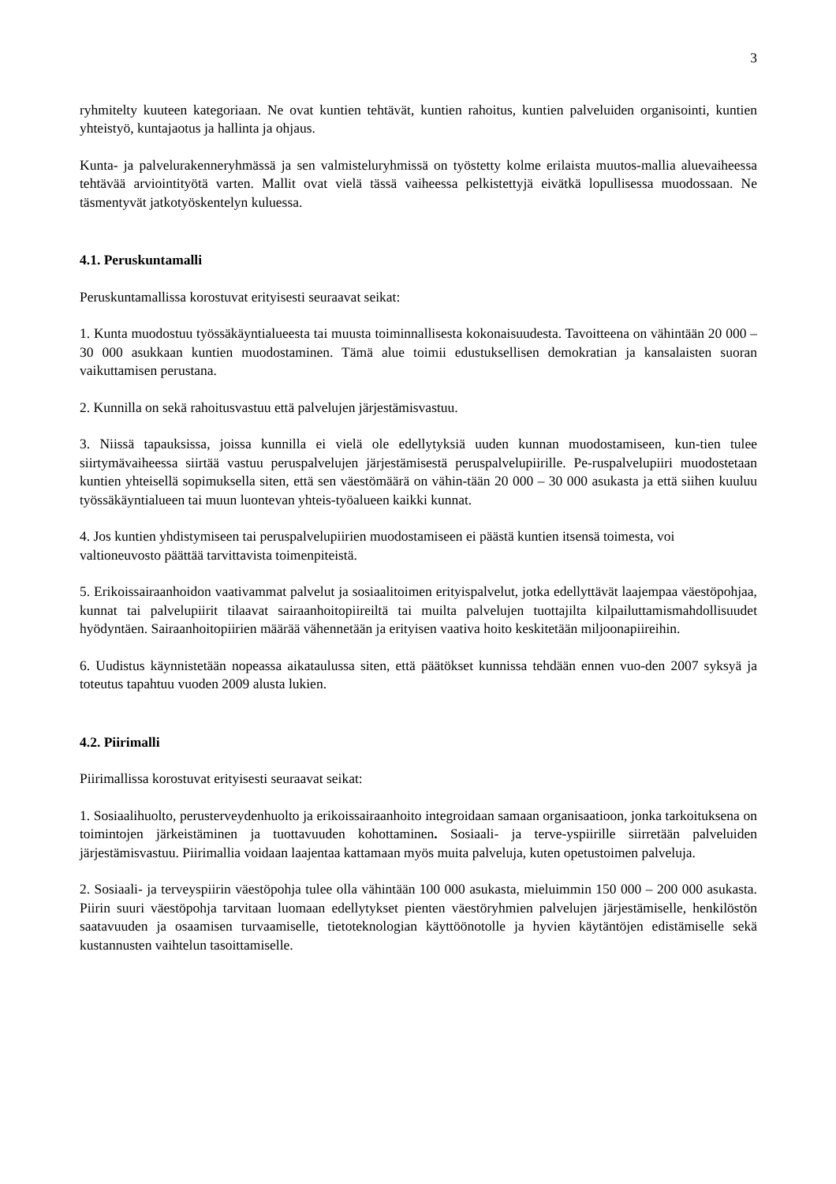3
ryhmitelty kuuteen kategoriaan. Ne ovat kuntien tehtävät, kuntien rahoitus, kuntien palveluiden organisointi, kuntien yhteistyö, kuntajaotus ja hallinta ja ohjaus.
Kunta- ja palvelurakenneryhmässä ja sen valmisteluryhmissä on työstetty kolme erilaista muutos-mallia aluevaiheessa tehtävää arviointityötä varten. Mallit ovat vielä tässä vaiheessa pelkistettyjä eivätkä lopullisessa muodossaan. Ne täsmentyvät jatkotyöskentelyn kuluessa.
4.1. Peruskuntamalli
Peruskuntamallissa korostuvat erityisesti seuraavat seikat:
1. Kunta muodostuu työssäkäyntialueesta tai muusta toiminnallisesta kokonaisuudesta. Tavoitteena on vähintään 20 000 – 30 000 asukkaan kuntien muodostaminen. Tämä alue toimii edustuksellisen demokratian ja kansalaisten suoran vaikuttamisen perustana.
2. Kunnilla on sekä rahoitusvastuu että palvelujen järjestämisvastuu.
3. Niissä tapauksissa, joissa kunnilla ei vielä ole edellytyksiä uuden kunnan muodostamiseen, kun-tien tulee siirtymävaiheessa siirtää vastuu peruspalvelujen järjestämisestä peruspalvelupiirille. Pe-ruspalvelupiiri muodostetaan kuntien yhteisellä sopimuksella siten, että sen väestömäärä on vähin-tään 20 000 – 30 000 asukasta ja että siihen kuuluu työssäkäyntialueen tai muun luontevan yhteis-työalueen kaikki kunnat.
4. Jos kuntien yhdistymiseen tai peruspalvelupiirien muodostamiseen ei päästä kuntien itsensä toimesta, voi valtioneuvosto päättää tarvittavista toimenpiteistä.
5. Erikoissairaanhoidon vaativammat palvelut ja sosiaalitoimen erityispalvelut, jotka edellyttävät laajempaa väestöpohjaa, kunnat tai palvelupiirit tilaavat sairaanhoitopiireiltä tai muilta palvelujen tuottajilta kilpailuttamismahdollisuudet hyödyntäen. Sairaanhoitopiirien määrää vähennetään ja erityisen vaativa hoito keskitetään miljoonapiireihin.
6. Uudistus käynnistetään nopeassa aikataulussa siten, että päätökset kunnissa tehdään ennen vuo-den 2007 syksyä ja toteutus tapahtuu vuoden 2009 alusta lukien.
4.2. Piirimalli
Piirimallissa korostuvat erityisesti seuraavat seikat:
1. Sosiaalihuolto, perusterveydenhuolto ja erikoissairaanhoito integroidaan samaan organisaatioon, jonka tarkoituksena on toimintojen järkeistäminen ja tuottavuuden kohottaminen. Sosiaali- ja terve-yspiirille siirretään palveluiden järjestämisvastuu. Piirimallia voidaan laajentaa kattamaan myös muita palveluja, kuten opetustoimen palveluja.
2. Sosiaali- ja terveyspiirin väestöpohja tulee olla vähintään 100 000 asukasta, mieluimmin 150 000 – 200 000 asukasta. Piirin suuri väestöpohja tarvitaan luomaan edellytykset pienten väestöryhmien palvelujen järjestämiselle, henkilöstön saatavuuden ja osaamisen turvaamiselle, tietoteknologian käyttöönotolle ja hyvien käytäntöjen edistämiselle sekä kustannusten vaihtelun tasoittamiselle.